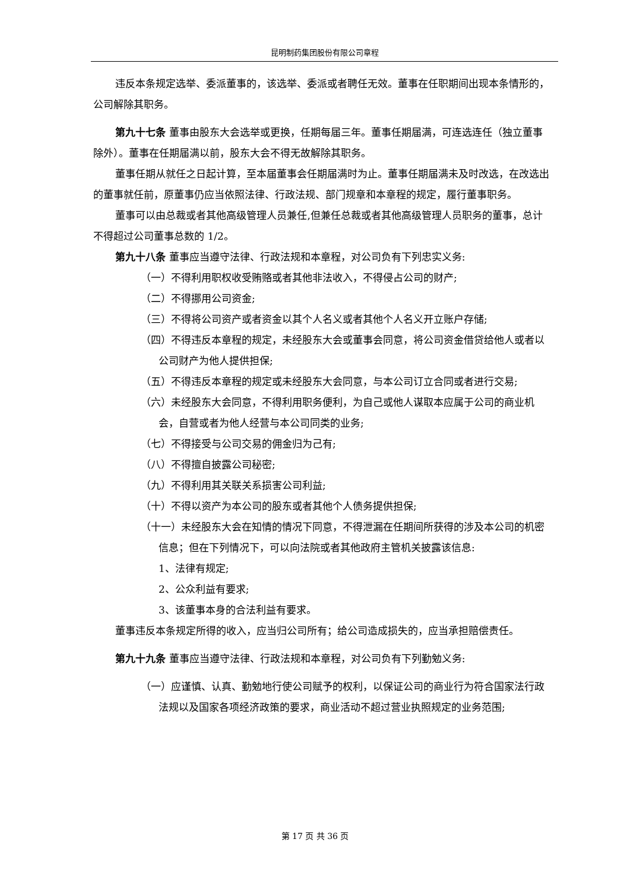昆明制药集团股份有限公司章程
违反本条规定选举、委派董事的，该选举、委派或者聘任无效。董事在任职期间出现本条情形的，公司解除其职务。
第九十七条 董事由股东大会选举或更换，任期每届三年。董事任期届满，可连选连任（独立董事除外）。董事在任期届满以前，股东大会不得无故解除其职务。
董事任期从就任之日起计算，至本届董事会任期届满时为止。董事任期届满未及时改选，在改选出的董事就任前，原董事仍应当依照法律、行政法规、部门规章和本章程的规定，履行董事职务。
董事可以由总裁或者其他高级管理人员兼任,但兼任总裁或者其他高级管理人员职务的董事，总计不得超过公司董事总数的 1/2。
第九十八条 董事应当遵守法律、行政法规和本章程，对公司负有下列忠实义务:
（一）不得利用职权收受贿赂或者其他非法收入，不得侵占公司的财产;
（二）不得挪用公司资金;
（三）不得将公司资产或者资金以其个人名义或者其他个人名义开立账户存储;
（四）不得违反本章程的规定，未经股东大会或董事会同意，将公司资金借贷给他人或者以公司财产为他人提供担保;
（五）不得违反本章程的规定或未经股东大会同意，与本公司订立合同或者进行交易;
（六）未经股东大会同意，不得利用职务便利，为自己或他人谋取本应属于公司的商业机会，自营或者为他人经营与本公司同类的业务;
（七）不得接受与公司交易的佣金归为己有;
（八）不得擅自披露公司秘密;
（九）不得利用其关联关系损害公司利益;
（十）不得以资产为本公司的股东或者其他个人债务提供担保;
（十一）未经股东大会在知情的情况下同意，不得泄漏在任期间所获得的涉及本公司的机密信息；但在下列情况下，可以向法院或者其他政府主管机关披露该信息:
1、法律有规定;
2、公众利益有要求;
3、该董事本身的合法利益有要求。
董事违反本条规定所得的收入，应当归公司所有；给公司造成损失的，应当承担赔偿责任。
第九十九条 董事应当遵守法律、行政法规和本章程，对公司负有下列勤勉义务:
（一）应谨慎、认真、勤勉地行使公司赋予的权利，以保证公司的商业行为符合国家法行政法规以及国家各项经济政策的要求，商业活动不超过营业执照规定的业务范围;
第 17 页 共 36 页